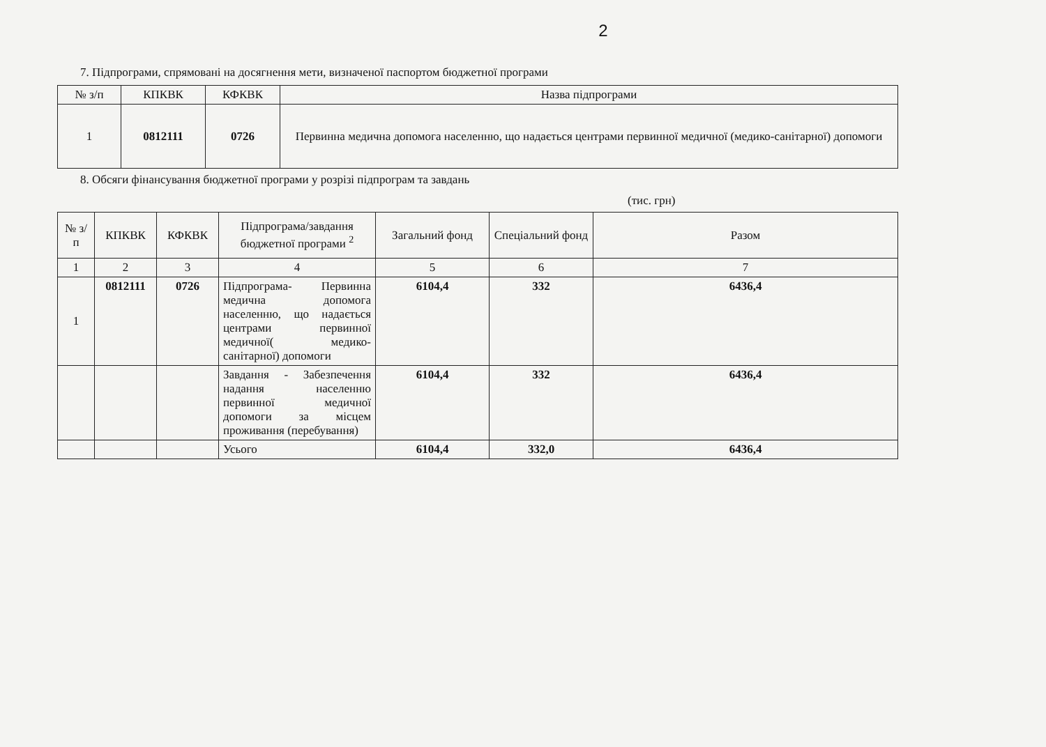2
7. Підпрограми, спрямовані на досягнення мети, визначеної паспортом бюджетної програми
| № з/п | КПКВК | КФКВК | Назва підпрограми |
| --- | --- | --- | --- |
| 1 | 0812111 | 0726 | Первинна медична допомога населенню, що надається центрами первинної медичної (медико-санітарної) допомоги |
8. Обсяги фінансування бюджетної програми у розрізі підпрограм та завдань
(тис. грн)
| № з/п | КПКВК | КФКВК | Підпрограма/завдання бюджетної програми <sup>2</sup> | Загальний фонд | Спеціальний фонд | Разом |
| --- | --- | --- | --- | --- | --- | --- |
| 1 | 2 | 3 | 4 | 5 | 6 | 7 |
| 1 | 0812111 | 0726 | Підпрограма- Первинна медична допомога населенню, що надається центрами первинної медичної( медико-санітарної) допомоги | 6104,4 | 332 | 6436,4 |
| | | | Завдання - Забезпечення надання населенню первинної медичної допомоги за місцем проживання (перебування) | 6104,4 | 332 | 6436,4 |
| | | | Усього | 6104,4 | 332,0 | 6436,4 |